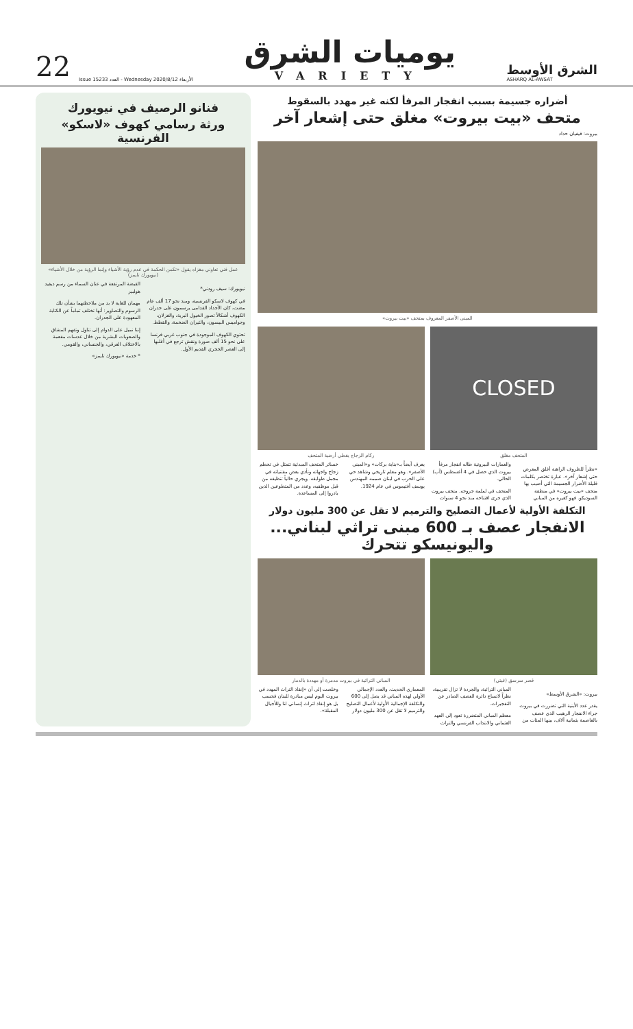الشرق الأوسط
ASHARQ AL-AWSAT
يوميات الشرق
VARIETY
الأربعاء 2020/8/12 Wednesday - العدد 15233 Issue 22
أضراره جسيمة بسبب انفجار المرفأ لكنه غير مهدد بالسقوط
متحف «بيت بيروت» مغلق حتى إشعار آخر
بيروت: فيفيان حداد
المبنى الأصفر المعروف بمتحف «بيت بيروت»
CLOSED
المتحف مغلق
ركام الزجاج يغطي أرضية المتحف
«نظراً للظروف الراهنة أغلق المعرض حتى إشعار آخر». عبارة تختصر بكلمات قليلة الأضرار الجسيمة التي أصيب بها متحف «بيت بيروت» في منطقة السوديكو. فهو كغيره من المباني والعمارات البيروتية طاله انفجار مرفأ بيروت الذي حصل في 4 أغسطس (آب) الحالي.
المتحف في لملمة جروحه. متحف بيروت الذي جرى افتتاحه منذ نحو 4 سنوات يعرف أيضاً بـ«بناية بركات» و«المبنى الأصفر». وهو معلم تاريخي وشاهد حي على الحرب في لبنان صممه المهندس يوسف أفتيموس في عام 1924.
خسائر المتحف المبدئية تتمثل في تحطم زجاج واجهاته وتأذي بعض مقتنياته في مجمل طوابقه. ويجري حالياً تنظيفه من قبل موظفيه، وعدد من المتطوعين الذين بادروا إلى المساعدة.
التكلفة الأولية لأعمال التصليح والترميم لا تقل عن 300 مليون دولار
الانفجار عصف بـ 600 مبنى تراثي لبناني... واليونيسكو تتحرك
قصر سرسق (غيتي) المباني التراثية في بيروت مدمرة أو مهددة بالدمار
بيروت: «الشرق الأوسط»
يقدر عدد الأبنية التي تضررت في بيروت جراء الانفجار الرهيب الذي عصف بالعاصمة بثمانية آلاف، بينها المئات من المباني التراثية، والجردة لا تزال تقريبية، نظراً لاتساع دائرة العصف الصادر عن التفجيرات.
معظم المباني المتضررة تعود إلى العهد العثماني والانتداب الفرنسي والتراث المعماري الحديث، والعدد الإجمالي الأولي لهذه المباني قد يصل إلى 600 والتكلفة الإجمالية الأولية لأعمال التصليح والترميم لا تقل عن 300 مليون دولار
وخلصت إلى أن «إنقاذ التراث المهدد في بيروت اليوم ليس مبادرة للبنان فحسب بل هو إنقاذ لتراث إنساني لنا وللأجيال المقبلة».
فنانو الرصيف في نيويورك
ورثة رسامي كهوف «لاسكو» الفرنسية
عمل فني تعاوني مغزاه يقول «تكمن الحكمة في عدم رؤية الأشياء وإنما الرؤية من خلال الأشياء» (نيويورك تايمز)
نيويورك: سيف رودني*
في كهوف لاسكو الفرنسية، ومنذ نحو 17 ألف عام مضت، كان الأجداد القدامى يرسمون على جدران الكهوف أشكالاً تصور الخيول البرية، والغزلان، وجواميس البيسون، والثيران الضخمة، والقطط.
تحتوي الكهوف الموجودة في جنوب غربي فرنسا على نحو 15 ألف صورة ونقش ترجع في أغلبها إلى العصر الحجري القديم الأول.
القبضة المرتفعة في عنان السماء من رسم ديفيد هولبير
مهمان للغاية لا بد من ملاحظتهما بشأن تلك الرسوم والتصاوير: أنها تختلف تماماً عن الكتابة المعهودة على الجدران.
إننا نميل على الدوام إلى تناول وتفهم المشاق والصعوبات البشرية من خلال عدسات مفعمة بالاختلاف العرقي، والجنساني، والقومي.
* خدمة «نيويورك تايمز»